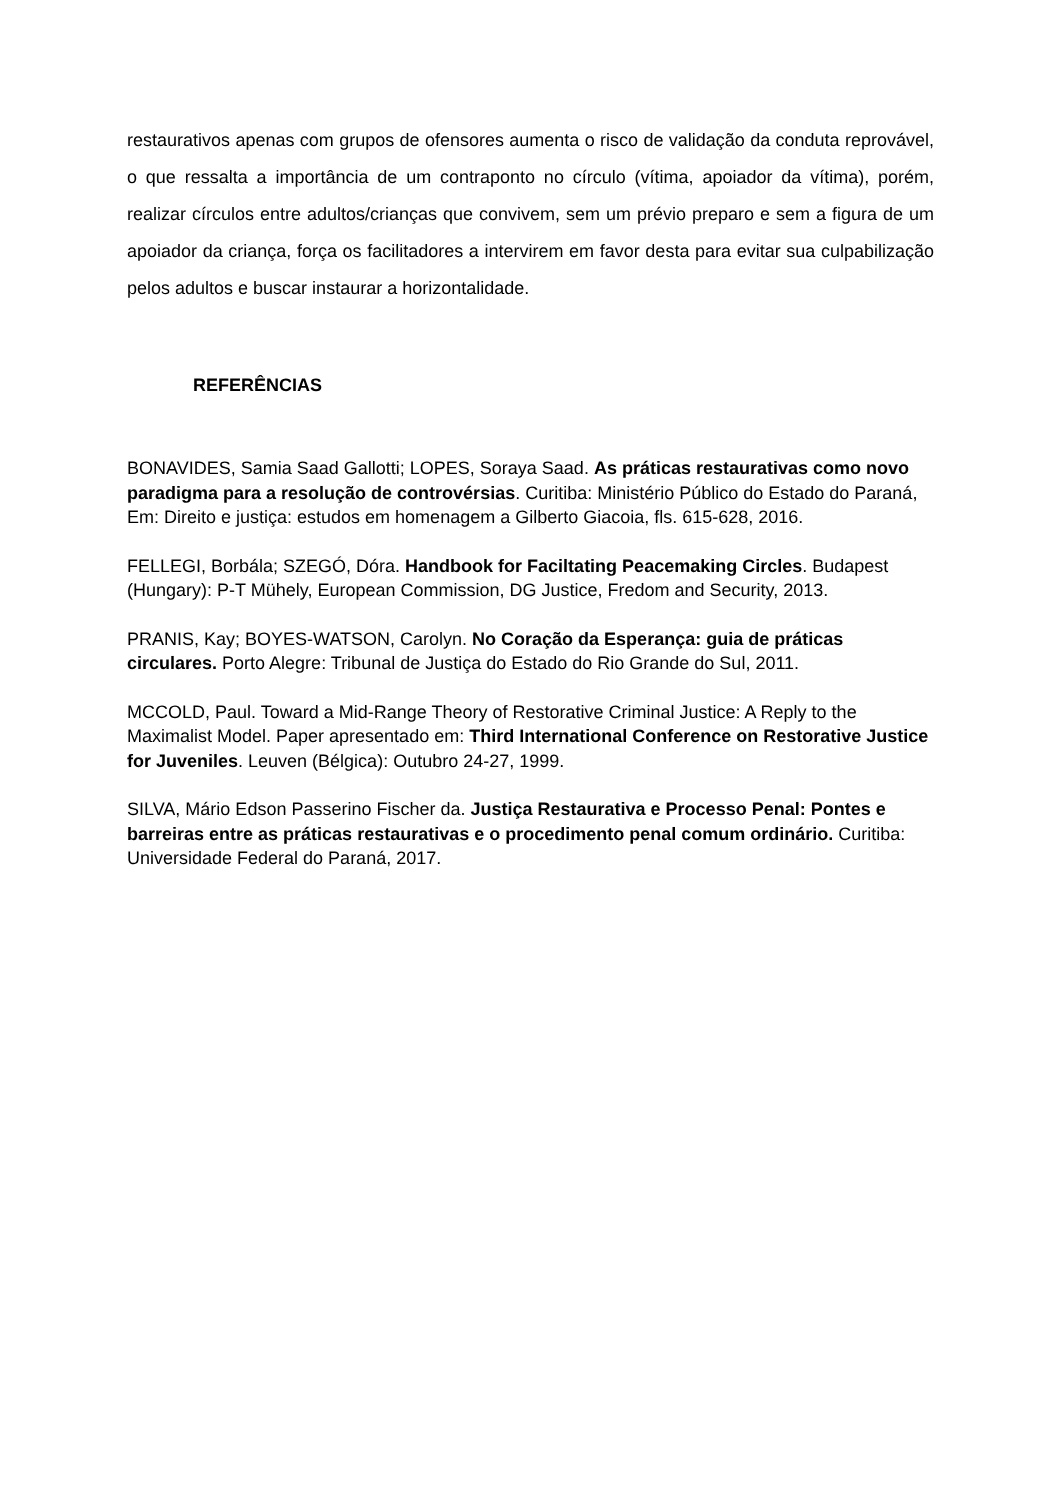restaurativos apenas com grupos de ofensores aumenta o risco de validação da conduta reprovável, o que ressalta a importância de um contraponto no círculo (vítima, apoiador da vítima), porém, realizar círculos entre adultos/crianças que convivem, sem um prévio preparo e sem a figura de um apoiador da criança, força os facilitadores a intervirem em favor desta para evitar sua culpabilização pelos adultos e buscar instaurar a horizontalidade.
REFERÊNCIAS
BONAVIDES, Samia Saad Gallotti; LOPES, Soraya Saad. As práticas restaurativas como novo paradigma para a resolução de controvérsias. Curitiba: Ministério Público do Estado do Paraná, Em: Direito e justiça: estudos em homenagem a Gilberto Giacoia, fls. 615-628, 2016.
FELLEGI, Borbála; SZEGÓ, Dóra. Handbook for Faciltating Peacemaking Circles. Budapest (Hungary): P-T Mühely, European Commission, DG Justice, Fredom and Security, 2013.
PRANIS, Kay; BOYES-WATSON, Carolyn. No Coração da Esperança: guia de práticas circulares. Porto Alegre: Tribunal de Justiça do Estado do Rio Grande do Sul, 2011.
MCCOLD, Paul. Toward a Mid-Range Theory of Restorative Criminal Justice: A Reply to the Maximalist Model. Paper apresentado em: Third International Conference on Restorative Justice for Juveniles. Leuven (Bélgica): Outubro 24-27, 1999.
SILVA, Mário Edson Passerino Fischer da. Justiça Restaurativa e Processo Penal: Pontes e barreiras entre as práticas restaurativas e o procedimento penal comum ordinário. Curitiba: Universidade Federal do Paraná, 2017.